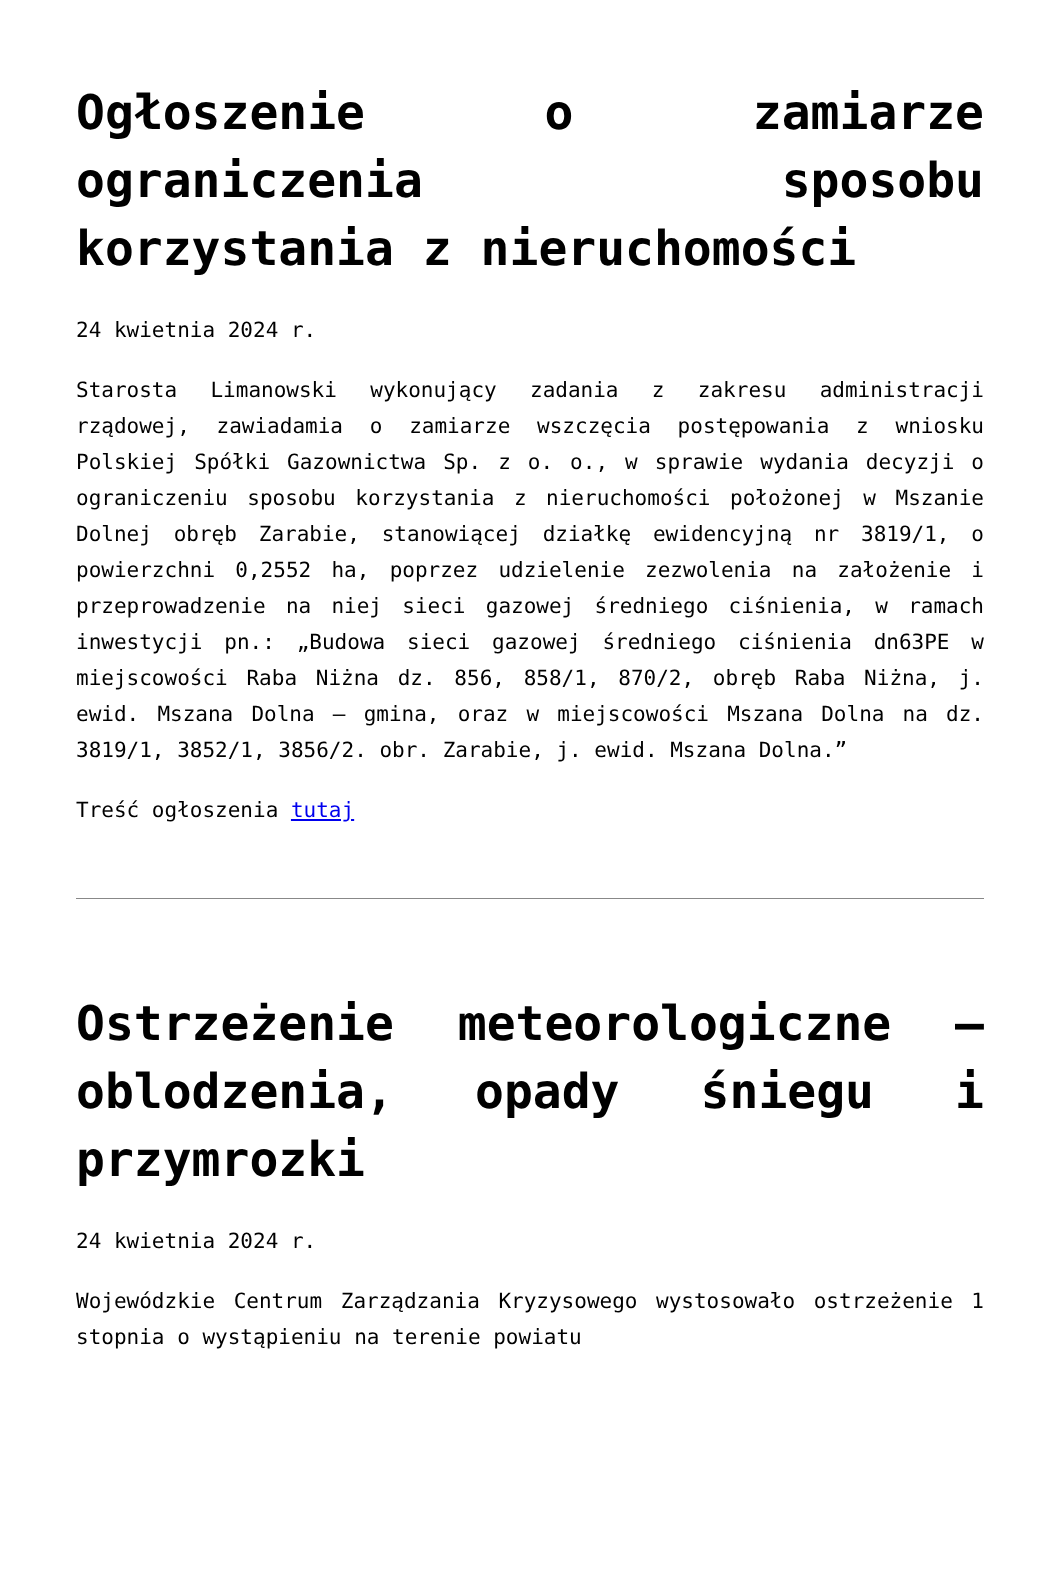Ogłoszenie o zamiarze ograniczenia sposobu korzystania z nieruchomości
24 kwietnia 2024 r.
Starosta Limanowski wykonujący zadania z zakresu administracji rządowej, zawiadamia o zamiarze wszczęcia postępowania z wniosku Polskiej Spółki Gazownictwa Sp. z o. o., w sprawie wydania decyzji o ograniczeniu sposobu korzystania z nieruchomości położonej w Mszanie Dolnej obręb Zarabie, stanowiącej działkę ewidencyjną nr 3819/1, o powierzchni 0,2552 ha, poprzez udzielenie zezwolenia na założenie i przeprowadzenie na niej sieci gazowej średniego ciśnienia, w ramach inwestycji pn.: „Budowa sieci gazowej średniego ciśnienia dn63PE w miejscowości Raba Niżna dz. 856, 858/1, 870/2, obręb Raba Niżna, j. ewid. Mszana Dolna – gmina, oraz w miejscowości Mszana Dolna na dz. 3819/1, 3852/1, 3856/2. obr. Zarabie, j. ewid. Mszana Dolna.”
Treść ogłoszenia tutaj
Ostrzeżenie meteorologiczne – oblodzenia, opady śniegu i przymrozki
24 kwietnia 2024 r.
Wojewódzkie Centrum Zarządzania Kryzysowego wystosowało ostrzeżenie 1 stopnia o wystąpieniu na terenie powiatu